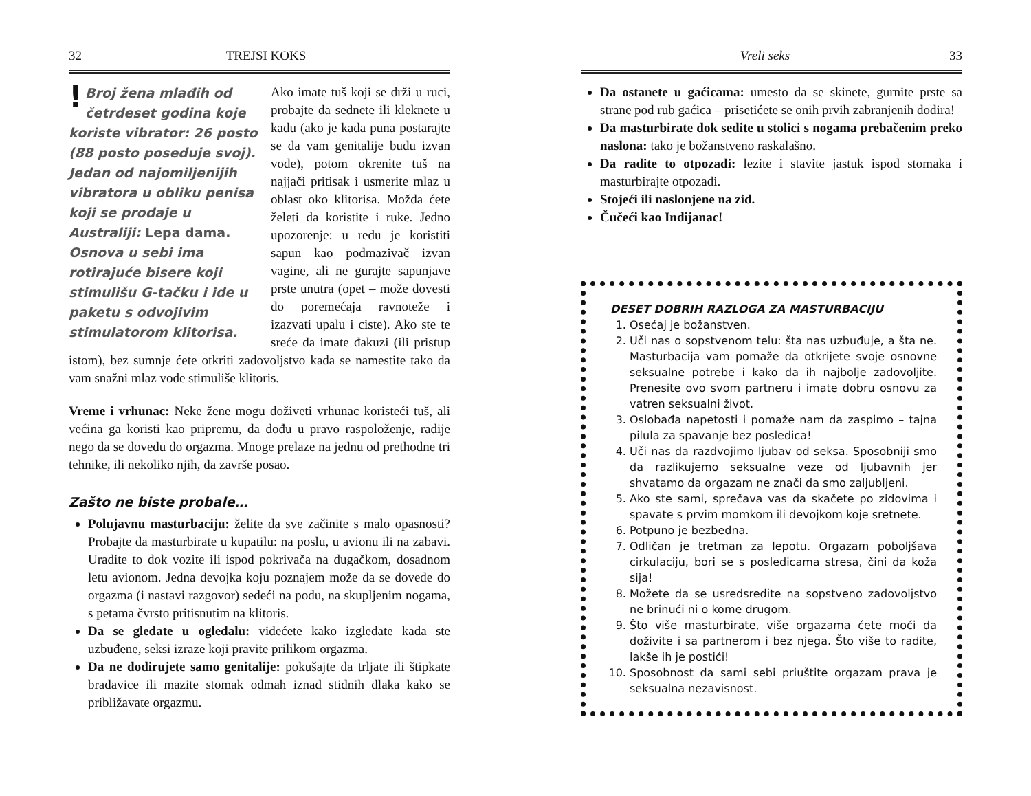32 TREJSI KOKS
! Broj žena mlađih od četrdeset godina koje koriste vibrator: 26 posto (88 posto poseduje svoj). Jedan od najomiljenijih vibratora u obliku penisa koji se prodaje u Australiji: Lepa dama. Osnova u sebi ima rotirajuće bisere koji stimulišu G-tačku i ide u paketu s odvojivim stimulatorom klitorisa.
Ako imate tuš koji se drži u ruci, probajte da sednete ili kleknete u kadu (ako je kada puna postarajte se da vam genitalije budu izvan vode), potom okrenite tuš na najjači pritisak i usmerite mlaz u oblast oko klitorisa. Možda ćete želeti da koristite i ruke. Jedno upozorenje: u redu je koristiti sapun kao podmazivač izvan vagine, ali ne gurajte sapunjave prste unutra (opet – može dovesti do poremećaja ravnoteže i izazvati upalu i ciste). Ako ste te sreće da imate đakuzi (ili pristup istom), bez sumnje ćete otkriti zadovoljstvo kada se namestite tako da vam snažni mlaz vode stimuliše klitoris.
Vreme i vrhunac: Neke žene mogu doživeti vrhunac koristeći tuš, ali većina ga koristi kao pripremu, da dođu u pravo raspoloženje, radije nego da se dovedu do orgazma. Mnoge prelaze na jednu od prethodne tri tehnike, ili nekoliko njih, da završe posao.
Zašto ne biste probale…
Polujavnu masturbaciju: želite da sve začinite s malo opasnosti? Probajte da masturbirate u kupatilu: na poslu, u avionu ili na zabavi. Uradite to dok vozite ili ispod pokrivača na dugačkom, dosadnom letu avionom. Jedna devojka koju poznajem može da se dovede do orgazma (i nastavi razgovor) sedeći na podu, na skupljenim nogama, s petama čvrsto pritisnutim na klitoris.
Da se gledate u ogledalu: videćete kako izgledate kada ste uzbuđene, seksi izraze koji pravite prilikom orgazma.
Da ne dodirujete samo genitalije: pokušajte da trljate ili štipkate bradavice ili mazite stomak odmah iznad stidnih dlaka kako se približavate orgazmu.
Vreli seks 33
Da ostanete u gaćicama: umesto da se skinete, gurnite prste sa strane pod rub gaćica – prisetićete se onih prvih zabranjenih dodira!
Da masturbirate dok sedite u stolici s nogama prebačenim preko naslona: tako je božanstveno raskalašno.
Da radite to otpozadi: lezite i stavite jastuk ispod stomaka i masturbirajte otpozadi.
Stojeći ili naslonjene na zid.
Čučeći kao Indijanac!
DESET DOBRIH RAZLOGA ZA MASTURBACIJU
1. Osećaj je božanstven.
2. Uči nas o sopstvenom telu: šta nas uzbuđuje, a šta ne. Masturbacija vam pomaže da otkrijete svoje osnovne seksualne potrebe i kako da ih najbolje zadovoljite. Prenesite ovo svom partneru i imate dobru osnovu za vatren seksualni život.
3. Oslobađa napetosti i pomaže nam da zaspimo – tajna pilula za spavanje bez posledica!
4. Uči nas da razdvojimo ljubav od seksa. Sposobniji smo da razlikujemo seksualne veze od ljubavnih jer shvatamo da orgazam ne znači da smo zaljubljeni.
5. Ako ste sami, sprečava vas da skačete po zidovima i spavate s prvim momkom ili devojkom koje sretnete.
6. Potpuno je bezbedna.
7. Odličan je tretman za lepotu. Orgazam poboljšava cirkulaciju, bori se s posledicama stresa, čini da koža sija!
8. Možete da se usredsredite na sopstveno zadovoljstvo ne brinući ni o kome drugom.
9. Što više masturbirate, više orgazama ćete moći da doživite i sa partnerom i bez njega. Što više to radite, lakše ih je postići!
10. Sposobnost da sami sebi priuštite orgazam prava je seksualna nezavisnost.